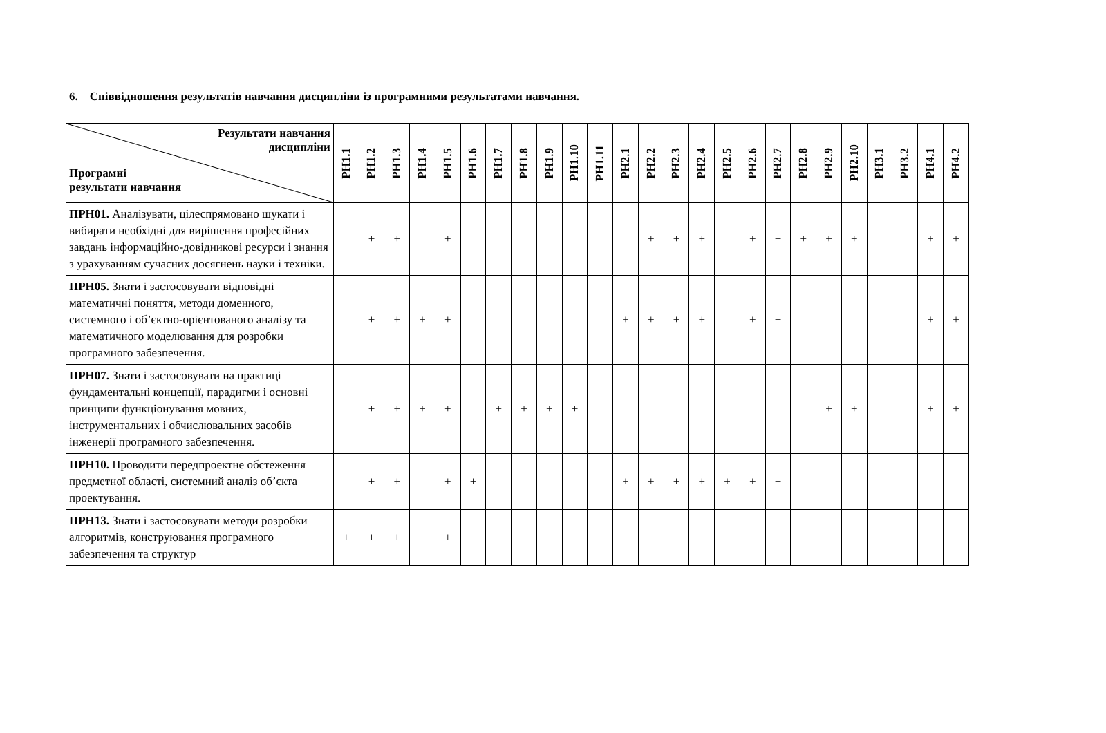6. Співвідношення результатів навчання дисципліни із програмними результатами навчання.
| Результати навчання дисципліни Програмні результати навчання | РН1.1 | РН1.2 | РН1.3 | РН1.4 | РН1.5 | РН1.6 | РН1.7 | РН1.8 | РН1.9 | РН1.10 | РН1.11 | РН2.1 | РН2.2 | РН2.3 | РН2.4 | РН2.5 | РН2.6 | РН2.7 | РН2.8 | РН2.9 | РН2.10 | РН3.1 | РН3.2 | РН4.1 | РН4.2 |
| --- | --- | --- | --- | --- | --- | --- | --- | --- | --- | --- | --- | --- | --- | --- | --- | --- | --- | --- | --- | --- | --- | --- | --- | --- | --- |
| ПРН01. Аналізувати, цілеспрямовано шукати і вибирати необхідні для вирішення професійних завдань інформаційно-довідникові ресурси і знання з урахуванням сучасних досягнень науки і техніки. | | + | + | | + | | | | | | | | + | + | + | | + | + | + | + | + | | | + | + |
| ПРН05. Знати і застосовувати відповідні математичні поняття, методи доменного, системного і об’єктно-орієнтованого аналізу та математичного моделювання для розробки програмного забезпечення. | | + | + | + | + | | | | | | | + | + | + | + | | + | + | | | | | | + | + |
| ПРН07. Знати і застосовувати на практиці фундаментальні концепції, парадигми і основні принципи функціонування мовних, інструментальних і обчислювальних засобів інженерії програмного забезпечення. | | + | + | + | + | | + | + | + | + | | | | | | | | | | + | + | | | + | + |
| ПРН10. Проводити передпроектне обстеження предметної області, системний аналіз об’єкта проектування. | | + | + | | + | + | | | | | | + | + | + | + | + | + | + | | | | | | | |
| ПРН13. Знати і застосовувати методи розробки алгоритмів, конструювання програмного забезпечення та структур | + | + | + | | + | | | | | | | | | | | | | | | | | | | | |